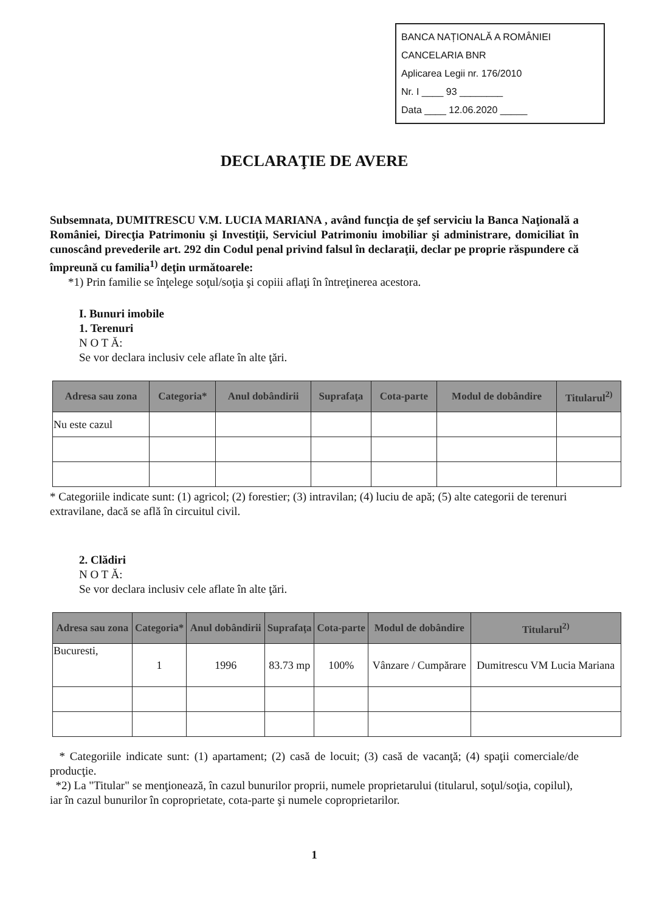BANCA NAȚIONALĂ A ROMÂNIEI
CANCELARIA BNR
Aplicarea Legii nr. 176/2010
Nr. I ____ 93 ________
Data ____ 12.06.2020 _____
DECLARAŢIE DE AVERE
Subsemnata, DUMITRESCU V.M. LUCIA MARIANA , având funcţia de şef serviciu la Banca Naţională a României, Direcţia Patrimoniu şi Investiţii, Serviciul Patrimoniu imobiliar şi administrare, domiciliat în cunoscând prevederile art. 292 din Codul penal privind falsul în declaraţii, declar pe proprie răspundere că împreună cu familia<sup>1)</sup> deţin următoarele:
*1) Prin familie se înţelege soţul/soţia şi copiii aflaţi în întreţinerea acestora.
I. Bunuri imobile
1. Terenuri
N O T Ă:
Se vor declara inclusiv cele aflate în alte ţări.
| Adresa sau zona | Categoria* | Anul dobândirii | Suprafaţa | Cota-parte | Modul de dobândire | Titularul<sup>2)</sup> |
| --- | --- | --- | --- | --- | --- | --- |
| Nu este cazul | | | | | | |
* Categoriile indicate sunt: (1) agricol; (2) forestier; (3) intravilan; (4) luciu de apă; (5) alte categorii de terenuri extravilane, dacă se află în circuitul civil.
2. Clădiri
N O T Ă:
Se vor declara inclusiv cele aflate în alte ţări.
| Adresa sau zona | Categoria* | Anul dobândirii | Suprafaţa | Cota-parte | Modul de dobândire | Titularul<sup>2)</sup> |
| --- | --- | --- | --- | --- | --- | --- |
| Bucuresti, | 1 | 1996 | 83.73 mp | 100% | Vânzare / Cumpărare | Dumitrescu VM Lucia Mariana |
* Categoriile indicate sunt: (1) apartament; (2) casă de locuit; (3) casă de vacanţă; (4) spaţii comerciale/de producţie.
*2) La "Titular" se menţionează, în cazul bunurilor proprii, numele proprietarului (titularul, soţul/soţia, copilul), iar în cazul bunurilor în coproprietate, cota-parte şi numele coproprietarilor.
1